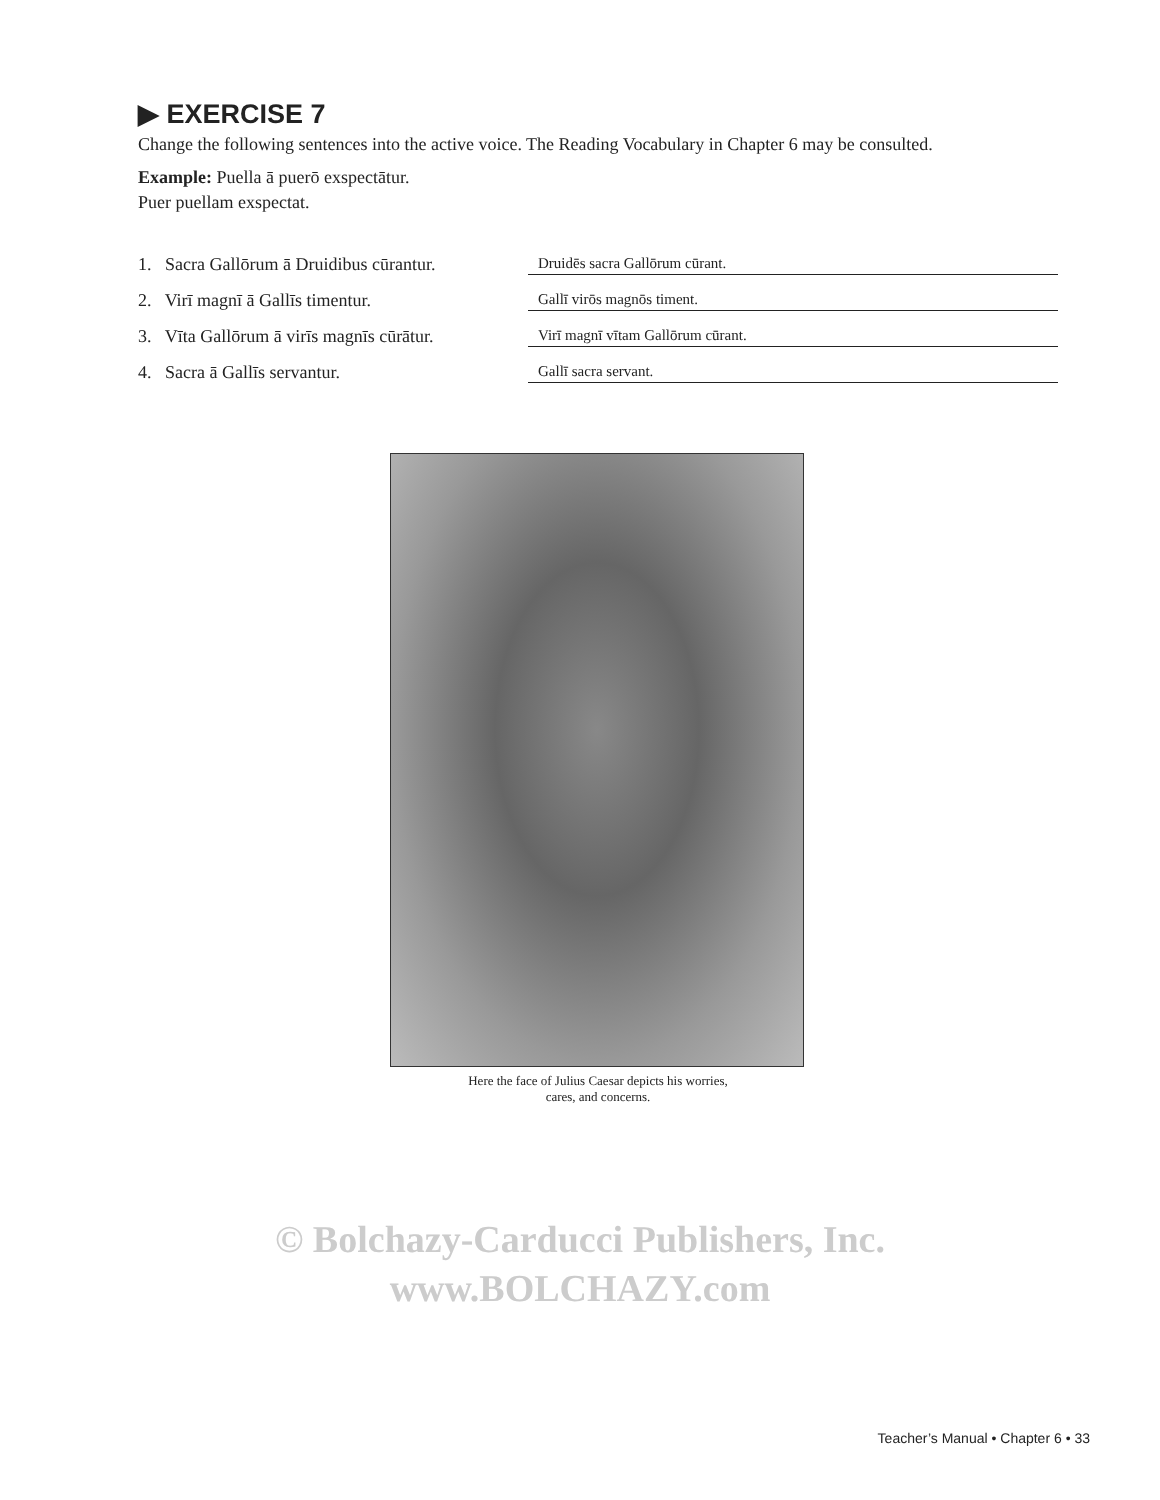▶ EXERCISE 7
Change the following sentences into the active voice. The Reading Vocabulary in Chapter 6 may be consulted.
Example: Puella ā puerō exspectātur.
Puer puellam exspectat.
1. Sacra Gallōrum ā Druidibus cūrantur.
Druidēs sacra Gallōrum cūrant.
2. Virī magnī ā Gallīs timentur.
Gallī virōs magnōs timent.
3. Vīta Gallōrum ā virīs magnīs cūrātur.
Virī magnī vītam Gallōrum cūrant.
4. Sacra ā Gallīs servantur.
Gallī sacra servant.
Here the face of Julius Caesar depicts his worries,
cares, and concerns.
© Bolchazy-Carducci Publishers, Inc.
www.BOLCHAZY.com
Teacher’s Manual • Chapter 6 • 33